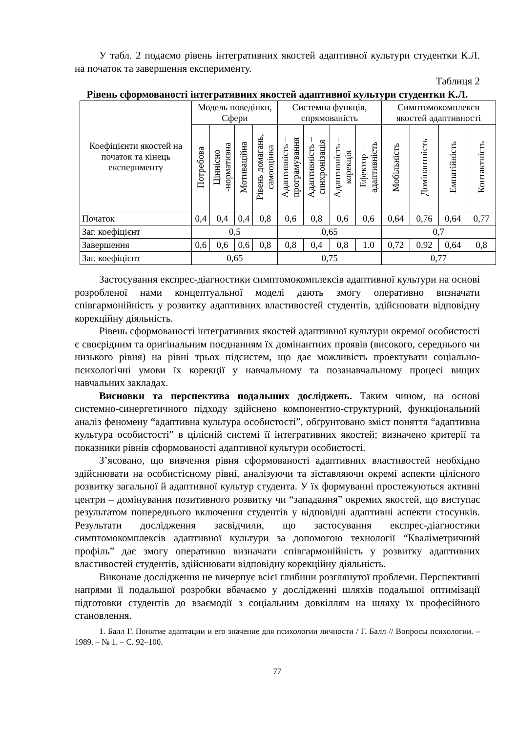У табл. 2 подаємо рівень інтегративних якостей адаптивної культури студентки К.Л. на початок та завершення експерименту.
Таблиця 2
Рівень сформованості інтегративних якостей адаптивної культури студентки К.Л.
| Коефіцієнти якостей на початок та кінець експерименту | Модель поведінки, Сфери | | | | Системна функція, спрямованість | | | | Симптомокомплекси якостей адаптивності | | | |
| --- | --- | --- | --- | --- | --- | --- | --- | --- | --- | --- | --- | --- |
| | Потребова | Ціннісно -нормативна | Мотиваційна | Рівень домагань, самооцінка | Адаптивність – програмування | Адаптивність – синхронізація | Адаптивність – корекція | Ефектор – адаптивність | Мобільність | Домінантність | Емпатійність | Контактність |
| Початок | 0,4 | 0,4 | 0,4 | 0,8 | 0,6 | 0,8 | 0,6 | 0,6 | 0,64 | 0,76 | 0,64 | 0,77 |
| Заг. коефіцієнт | 0,5 | | | | 0,65 | | | | 0,7 | | | |
| Завершення | 0,6 | 0,6 | 0,6 | 0,8 | 0,8 | 0,4 | 0,8 | 1.0 | 0,72 | 0,92 | 0,64 | 0,8 |
| Заг. коефіцієнт | 0,65 | | | | 0,75 | | | | 0,77 | | | |
Застосування експрес-діагностики симптомокомплексів адаптивної культури на основі розробленої нами концептуальної моделі дають змогу оперативно визначати співгармонійність у розвитку адаптивних властивостей студентів, здійснювати відповідну корекційну діяльність.
Рівень сформованості інтегративних якостей адаптивної культури окремої особистості є своєрідним та оригінальним поєднанням їх домінантних проявів (високого, середнього чи низького рівня) на рівні трьох підсистем, що дає можливість проектувати соціально-психологічні умови їх корекції у навчальному та позанавчальному процесі вищих навчальних закладах.
Висновки та перспектива подальших досліджень. Таким чином, на основі системно-синергетичного підходу здійснено компонентно-структурний, функціональний аналіз феномену “адаптивна культура особистості”, обґрунтовано зміст поняття “адаптивна культура особистості” в цілісній системі її інтегративних якостей; визначено критерії та показники рівнів сформованості адаптивної культури особистості.
З’ясовано, що вивчення рівня сформованості адаптивних властивостей необхідно здійснювати на особистісному рівні, аналізуючи та зіставляючи окремі аспекти цілісного розвитку загальної й адаптивної культур студента. У їх формуванні простежуються активні центри – домінування позитивного розвитку чи “западання” окремих якостей, що виступає результатом попереднього включення студентів у відповідні адаптивні аспекти стосунків. Результати дослідження засвідчили, що застосування експрес-діагностики симптомокомплексів адаптивної культури за допомогою технології “Кваліметричний профіль” дає змогу оперативно визначати співгармонійність у розвитку адаптивних властивостей студентів, здійснювати відповідну корекційну діяльність.
Виконане дослідження не вичерпує всієї глибини розглянутої проблеми. Перспективні напрями її подальшої розробки вбачаємо у дослідженні шляхів подальшої оптимізації підготовки студентів до взаємодії з соціальним довкіллям на шляху їх професійного становлення.
1. Балл Г. Понятие адаптации и его значение для психологии личности / Г. Балл // Вопросы психологии. – 1989. – № 1. – С. 92–100.
77